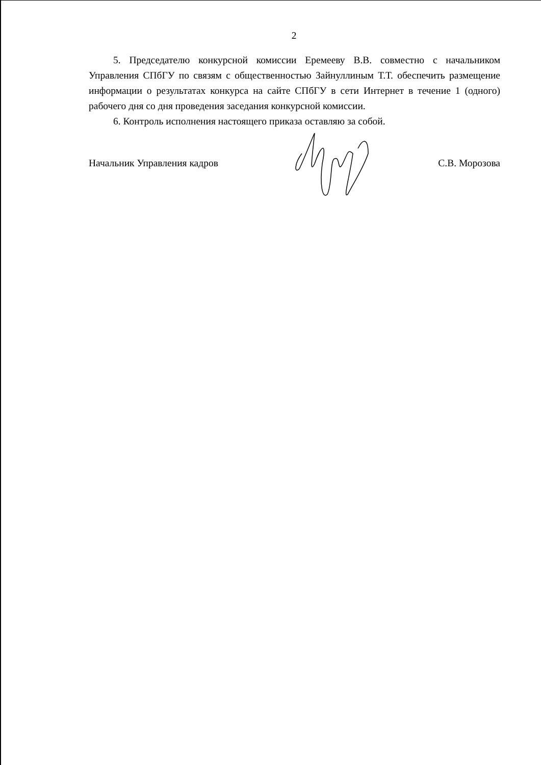2
5. Председателю конкурсной комиссии Еремееву В.В. совместно с начальником Управления СПбГУ по связям с общественностью Зайнуллиным Т.Т. обеспечить размещение информации о результатах конкурса на сайте СПбГУ в сети Интернет в течение 1 (одного) рабочего дня со дня проведения заседания конкурсной комиссии.
6. Контроль исполнения настоящего приказа оставляю за собой.
Начальник Управления кадров С.В. Морозова